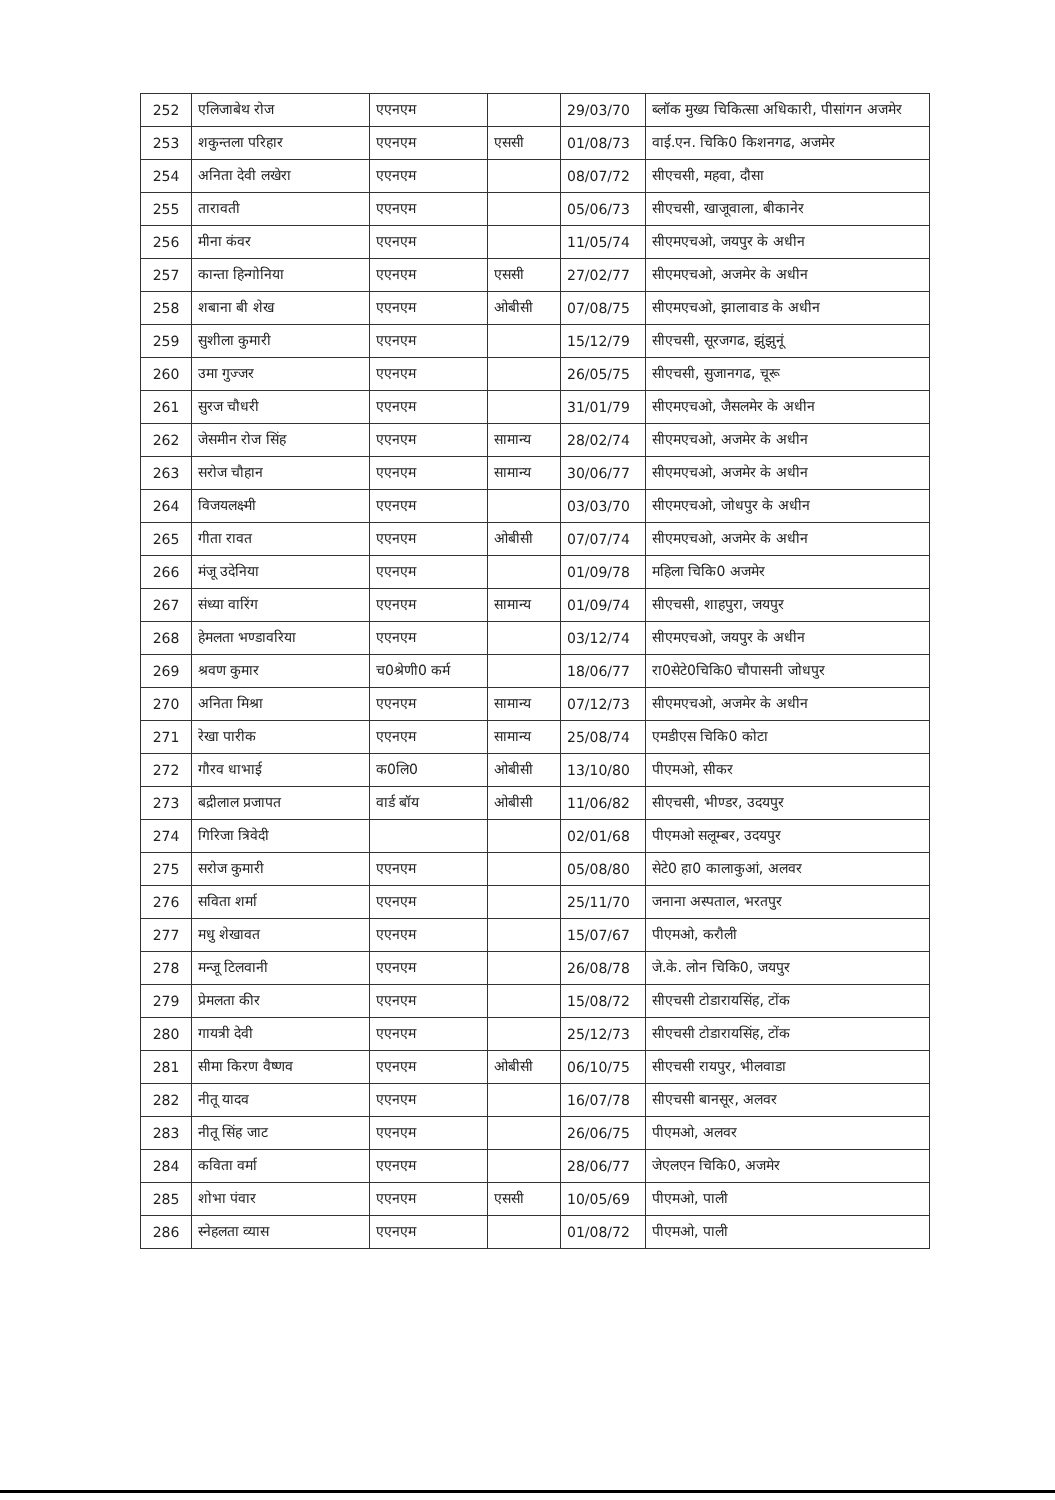| 252 | एलिजाबेथ रोज | एएनएम | | 29/03/70 | ब्लॉक मुख्य चिकित्सा अधिकारी, पीसांगन अजमेर |
| 253 | शकुन्तला परिहार | एएनएम | एससी | 01/08/73 | वाई.एन. चिकि0 किशनगढ, अजमेर |
| 254 | अनिता देवी लखेरा | एएनएम | | 08/07/72 | सीएचसी, महवा, दौसा |
| 255 | तारावती | एएनएम | | 05/06/73 | सीएचसी, खाजूवाला, बीकानेर |
| 256 | मीना कंवर | एएनएम | | 11/05/74 | सीएमएचओ, जयपुर के अधीन |
| 257 | कान्ता हिन्गोनिया | एएनएम | एससी | 27/02/77 | सीएमएचओ, अजमेर के अधीन |
| 258 | शबाना बी शेख | एएनएम | ओबीसी | 07/08/75 | सीएमएचओ, झालावाड के अधीन |
| 259 | सुशीला कुमारी | एएनएम | | 15/12/79 | सीएचसी, सूरजगढ, झुंझुनूं |
| 260 | उमा गुज्जर | एएनएम | | 26/05/75 | सीएचसी, सुजानगढ, चूरू |
| 261 | सुरज चौधरी | एएनएम | | 31/01/79 | सीएमएचओ, जैसलमेर के अधीन |
| 262 | जेसमीन रोज सिंह | एएनएम | सामान्य | 28/02/74 | सीएमएचओ, अजमेर के अधीन |
| 263 | सरोज चौहान | एएनएम | सामान्य | 30/06/77 | सीएमएचओ, अजमेर के अधीन |
| 264 | विजयलक्ष्मी | एएनएम | | 03/03/70 | सीएमएचओ, जोधपुर के अधीन |
| 265 | गीता रावत | एएनएम | ओबीसी | 07/07/74 | सीएमएचओ, अजमेर के अधीन |
| 266 | मंजू उदेनिया | एएनएम | | 01/09/78 | महिला चिकि0 अजमेर |
| 267 | संध्या वारिंग | एएनएम | सामान्य | 01/09/74 | सीएचसी, शाहपुरा, जयपुर |
| 268 | हेमलता भण्डावरिया | एएनएम | | 03/12/74 | सीएमएचओ, जयपुर के अधीन |
| 269 | श्रवण कुमार | च0श्रेणी0 कर्म | | 18/06/77 | रा0सेटे0चिकि0 चौपासनी जोधपुर |
| 270 | अनिता मिश्रा | एएनएम | सामान्य | 07/12/73 | सीएमएचओ, अजमेर के अधीन |
| 271 | रेखा पारीक | एएनएम | सामान्य | 25/08/74 | एमडीएस चिकि0 कोटा |
| 272 | गौरव धाभाई | क0लि0 | ओबीसी | 13/10/80 | पीएमओ, सीकर |
| 273 | बद्रीलाल प्रजापत | वार्ड बॉय | ओबीसी | 11/06/82 | सीएचसी, भीण्डर, उदयपुर |
| 274 | गिरिजा त्रिवेदी | | | 02/01/68 | पीएमओ सलूम्बर, उदयपुर |
| 275 | सरोज कुमारी | एएनएम | | 05/08/80 | सेटे0 हा0 कालाकुआं, अलवर |
| 276 | सविता शर्मा | एएनएम | | 25/11/70 | जनाना अस्पताल, भरतपुर |
| 277 | मधु शेखावत | एएनएम | | 15/07/67 | पीएमओ, करौली |
| 278 | मन्जू टिलवानी | एएनएम | | 26/08/78 | जे.के. लोन चिकि0, जयपुर |
| 279 | प्रेमलता कीर | एएनएम | | 15/08/72 | सीएचसी टोडारायसिंह, टोंक |
| 280 | गायत्री देवी | एएनएम | | 25/12/73 | सीएचसी टोडारायसिंह, टोंक |
| 281 | सीमा किरण वैष्णव | एएनएम | ओबीसी | 06/10/75 | सीएचसी रायपुर, भीलवाडा |
| 282 | नीतू यादव | एएनएम | | 16/07/78 | सीएचसी बानसूर, अलवर |
| 283 | नीतू सिंह जाट | एएनएम | | 26/06/75 | पीएमओ, अलवर |
| 284 | कविता वर्मा | एएनएम | | 28/06/77 | जेएलएन चिकि0, अजमेर |
| 285 | शोभा पंवार | एएनएम | एससी | 10/05/69 | पीएमओ, पाली |
| 286 | स्नेहलता व्यास | एएनएम | | 01/08/72 | पीएमओ, पाली |